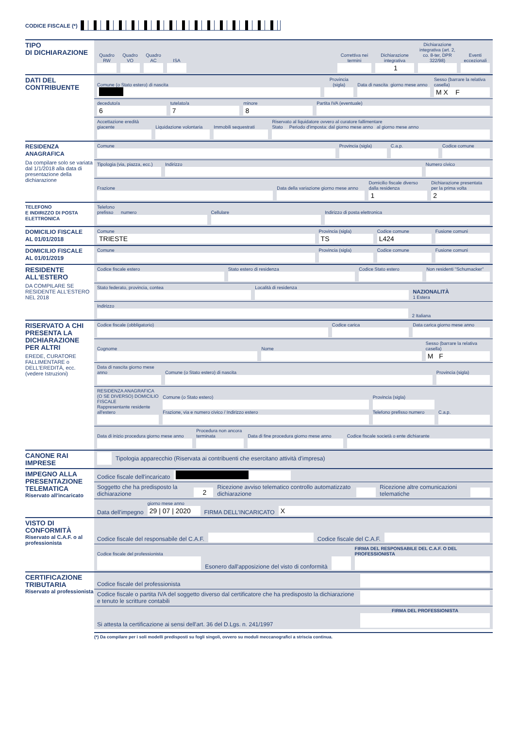CODICE FISCALE (*)
TIPO
DI DICHIARAZIONE
Quadro RW
Quadro VO
Quadro AC
ISA
Correttiva nei termini
Dichiarazione integrativa
1
Dichiarazione integrativa (art. 2, co. 8-ter, DPR 322/98)
Eventi eccezionali
DATI DEL
CONTRIBUENTE
Comune (o Stato estero) di nascita
Provincia (sigla)
Data di nascita giorno mese anno
Sesso (barrare la relativa casella)
M X F
deceduto/a
6
tutelato/a
7
minore
8
Partita IVA (eventuale)
Accettazione eredità giacente
Liquidazione volontaria
Immobili sequestrati
Riservato al liquidatore ovvero al curatore fallimentare
Stato Periodo d'imposta: dal giorno mese anno al giorno mese anno
RESIDENZA ANAGRAFICA
Da compilare solo se variata dal 1/1/2018 alla data di presentazione della dichiarazione
Comune
Provincia (sigla)
C.a.p.
Codice comune
Tipologia (via, piazza, ecc.)
Indirizzo
Numero civico
Frazione
Data della variazione giorno mese anno
Domicilio fiscale diverso dalla residenza
1
Dichiarazione presentata per la prima volta
2
TELEFONO
E INDIRIZZO DI POSTA ELETTRONICA
Telefono
prefisso numero
Cellulare
Indirizzo di posta elettronica
DOMICILIO FISCALE
AL 01/01/2018
Comune
TRIESTE
Provincia (sigla)
TS
Codice comune
L424
Fusione comuni
DOMICILIO FISCALE
AL 01/01/2019
Comune
Provincia (sigla)
Codice comune
Fusione comuni
RESIDENTE
ALL'ESTERO
DA COMPILARE SE RESIDENTE ALL'ESTERO NEL 2018
Codice fiscale estero
Stato estero di residenza
Codice Stato estero
Non residenti "Schumacker"
Stato federato, provincia, contea
Località di residenza
NAZIONALITÀ
1 Estera
Indirizzo
2 Italiana
RISERVATO A CHI PRESENTA LA DICHIARAZIONE PER ALTRI
EREDE, CURATORE FALLIMENTARE o DELL'EREDITÀ, ecc. (vedere Istruzioni)
Codice fiscale (obbligatorio)
Codice carica
Data carica giorno mese anno
Cognome
Nome
Sesso (barrare la relativa casella)
M F
Data di nascita giorno mese anno
Comune (o Stato estero) di nascita
Provincia (sigla)
RESIDENZA ANAGRAFICA (O SE DIVERSO) DOMICILIO FISCALE
Rappresentante residente all'estero
Comune (o Stato estero)
Frazione, via e numero civico / Indirizzo estero
Provincia (sigla)
Telefono prefisso numero
C.a.p.
Data di inizio procedura giorno mese anno
Procedura non ancora terminata
Data di fine procedura giorno mese anno
Codice fiscale società o ente dichiarante
CANONE RAI
IMPRESE
Tipologia apparecchio (Riservata ai contribuenti che esercitano attività d'impresa)
IMPEGNO ALLA PRESENTAZIONE TELEMATICA
Riservato all'incaricato
Codice fiscale dell'incaricato
Soggetto che ha predisposto la dichiarazione
2
Ricezione avviso telematico controllo automatizzato dichiarazione
Ricezione altre comunicazioni telematiche
Data dell'impegno
giorno mese anno
29 | 07 | 2020
FIRMA DELL'INCARICATO
X
VISTO DI CONFORMITÀ
Riservato al C.A.F. o al professionista
Codice fiscale del responsabile del C.A.F.
Codice fiscale del C.A.F.
Codice fiscale del professionista
Esonero dall'apposizione del visto di conformità
FIRMA DEL RESPONSABILE DEL C.A.F. O DEL PROFESSIONISTA
CERTIFICAZIONE TRIBUTARIA
Riservato al professionista
Codice fiscale del professionista
Codice fiscale o partita IVA del soggetto diverso dal certificatore che ha predisposto la dichiarazione e tenuto le scritture contabili
Si attesta la certificazione ai sensi dell'art. 36 del D.Lgs. n. 241/1997
FIRMA DEL PROFESSIONISTA
(*) Da compilare per i soli modelli predisposti su fogli singoli, ovvero su moduli meccanografici a striscia continua.